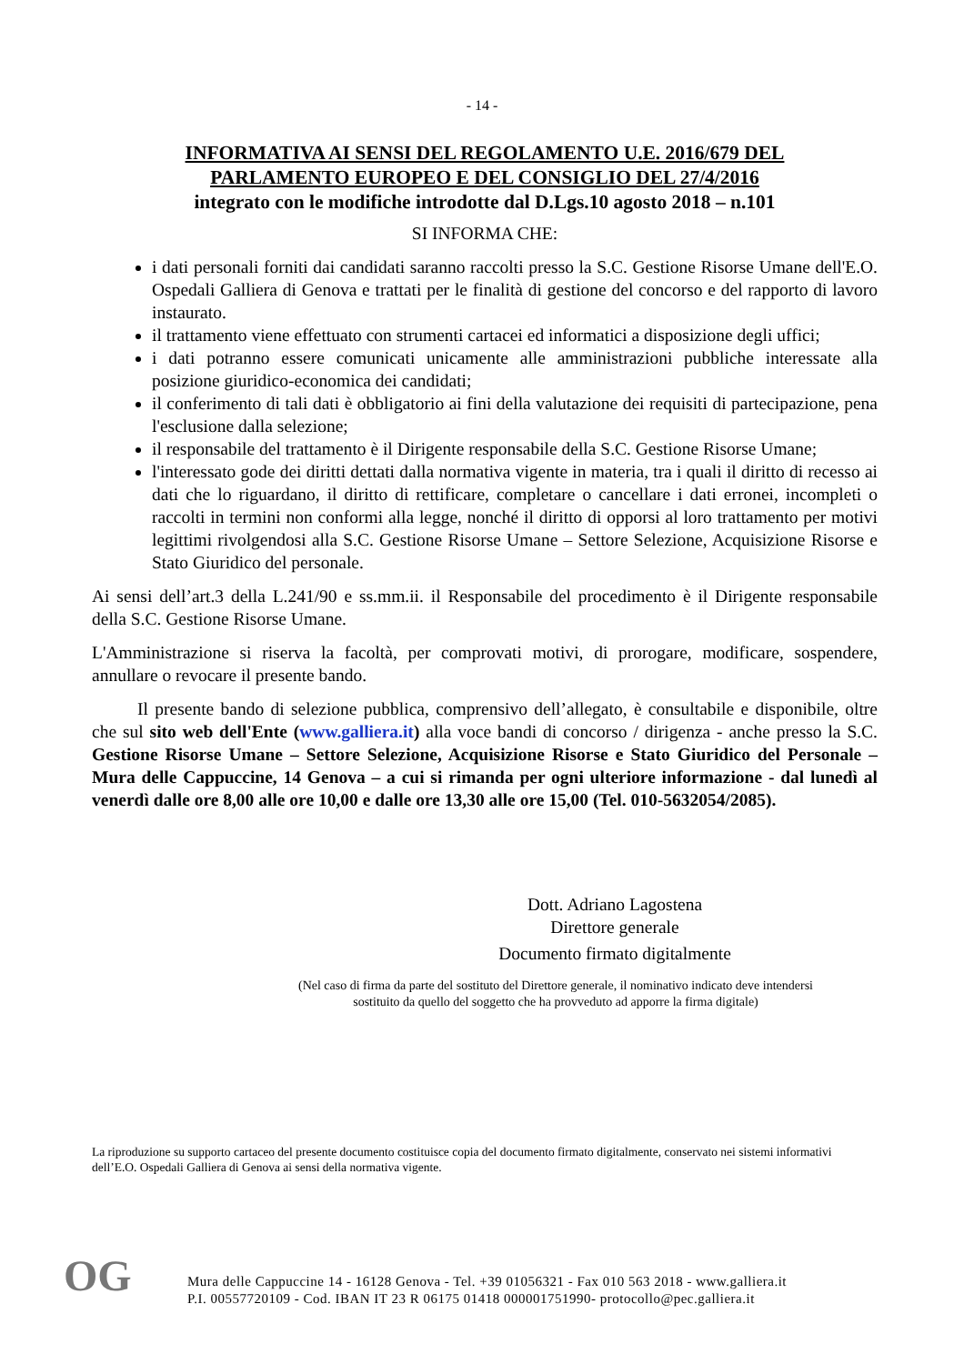- 14 -
INFORMATIVA AI SENSI DEL REGOLAMENTO U.E. 2016/679 DEL
PARLAMENTO EUROPEO E DEL CONSIGLIO DEL 27/4/2016
integrato con le modifiche introdotte dal D.Lgs.10 agosto 2018 – n.101
SI INFORMA CHE:
i dati personali forniti dai candidati saranno raccolti presso la S.C. Gestione Risorse Umane dell'E.O. Ospedali Galliera di Genova e trattati per le finalità di gestione del concorso e del rapporto di lavoro instaurato.
il trattamento viene effettuato con strumenti cartacei ed informatici a disposizione degli uffici;
i dati potranno essere comunicati unicamente alle amministrazioni pubbliche interessate alla posizione giuridico-economica dei candidati;
il conferimento di tali dati è obbligatorio ai fini della valutazione dei requisiti di partecipazione, pena l'esclusione dalla selezione;
il responsabile del trattamento è il Dirigente responsabile della S.C. Gestione Risorse Umane;
l'interessato gode dei diritti dettati dalla normativa vigente in materia, tra i quali il diritto di recesso ai dati che lo riguardano, il diritto di rettificare, completare o cancellare i dati erronei, incompleti o raccolti in termini non conformi alla legge, nonché il diritto di opporsi al loro trattamento per motivi legittimi rivolgendosi alla S.C. Gestione Risorse Umane – Settore Selezione, Acquisizione Risorse e Stato Giuridico del personale.
Ai sensi dell’art.3 della L.241/90 e ss.mm.ii. il Responsabile del procedimento è il Dirigente responsabile della S.C. Gestione Risorse Umane.
L'Amministrazione si riserva la facoltà, per comprovati motivi, di prorogare, modificare, sospendere, annullare o revocare il presente bando.
Il presente bando di selezione pubblica, comprensivo dell’allegato, è consultabile e disponibile, oltre che sul sito web dell'Ente (www.galliera.it) alla voce bandi di concorso / dirigenza - anche presso la S.C. Gestione Risorse Umane – Settore Selezione, Acquisizione Risorse e Stato Giuridico del Personale – Mura delle Cappuccine, 14 Genova – a cui si rimanda per ogni ulteriore informazione - dal lunedì al venerdì dalle ore 8,00 alle ore 10,00 e dalle ore 13,30 alle ore 15,00 (Tel. 010-5632054/2085).
Dott. Adriano Lagostena
Direttore generale
Documento firmato digitalmente
(Nel caso di firma da parte del sostituto del Direttore generale, il nominativo indicato deve intendersi sostituito da quello del soggetto che ha provveduto ad apporre la firma digitale)
La riproduzione su supporto cartaceo del presente documento costituisce copia del documento firmato digitalmente, conservato nei sistemi informativi dell’E.O. Ospedali Galliera di Genova ai sensi della normativa vigente.
OG
Mura delle Cappuccine 14 - 16128 Genova - Tel. +39 01056321 - Fax 010 563 2018 - www.galliera.it
P.I. 00557720109 - Cod. IBAN IT 23 R 06175 01418 000001751990- protocollo@pec.galliera.it